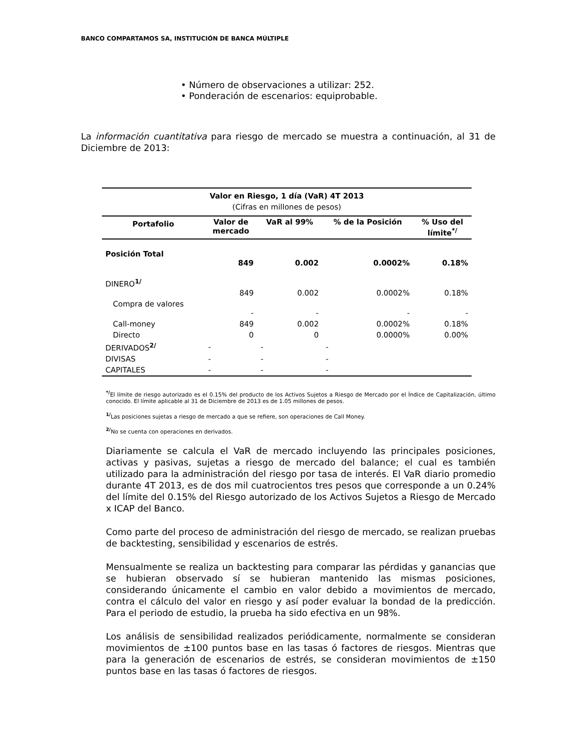BANCO COMPARTAMOS SA, INSTITUCIÓN DE BANCA MÚLTIPLE
• Número de observaciones a utilizar: 252.
• Ponderación de escenarios: equiprobable.
La información cuantitativa para riesgo de mercado se muestra a continuación, al 31 de Diciembre de 2013:
| Valor en Riesgo, 1 día (VaR) 4T 2013 | | | | |
| --- | --- | --- | --- | --- |
| (Cifras en millones de pesos) | | | | |
| Portafolio | Valor de mercado | VaR al 99% | % de la Posición | % Uso del límite<sup>*/</sup> |
| Posición Total | 849 | 0.002 | 0.0002% | 0.18% |
| DINERO<sup>1/</sup> | 849 | 0.002 | 0.0002% | 0.18% |
| Compra de valores | - | - | - | - |
| Call-money | 849 | 0.002 | 0.0002% | 0.18% |
| Directo | 0 | 0 | 0.0000% | 0.00% |
| DERIVADOS<sup>2/</sup> | - | - | - | |
| DIVISAS | - | - | - | |
| CAPITALES | - | - | - | |
<sup>*/</sup>El límite de riesgo autorizado es el 0.15% del producto de los Activos Sujetos a Riesgo de Mercado por el Índice de Capitalización, último conocido. El límite aplicable al 31 de Diciembre de 2013 es de 1.05 millones de pesos.
<sup>1/</sup>Las posiciones sujetas a riesgo de mercado a que se refiere, son operaciones de Call Money.
<sup>2/</sup>No se cuenta con operaciones en derivados.
Diariamente se calcula el VaR de mercado incluyendo las principales posiciones, activas y pasivas, sujetas a riesgo de mercado del balance; el cual es también utilizado para la administración del riesgo por tasa de interés. El VaR diario promedio durante 4T 2013, es de dos mil cuatrocientos tres pesos que corresponde a un 0.24% del límite del 0.15% del Riesgo autorizado de los Activos Sujetos a Riesgo de Mercado x ICAP del Banco.
Como parte del proceso de administración del riesgo de mercado, se realizan pruebas de backtesting, sensibilidad y escenarios de estrés.
Mensualmente se realiza un backtesting para comparar las pérdidas y ganancias que se hubieran observado sí se hubieran mantenido las mismas posiciones, considerando únicamente el cambio en valor debido a movimientos de mercado, contra el cálculo del valor en riesgo y así poder evaluar la bondad de la predicción. Para el periodo de estudio, la prueba ha sido efectiva en un 98%.
Los análisis de sensibilidad realizados periódicamente, normalmente se consideran movimientos de ±100 puntos base en las tasas ó factores de riesgos. Mientras que para la generación de escenarios de estrés, se consideran movimientos de ±150 puntos base en las tasas ó factores de riesgos.